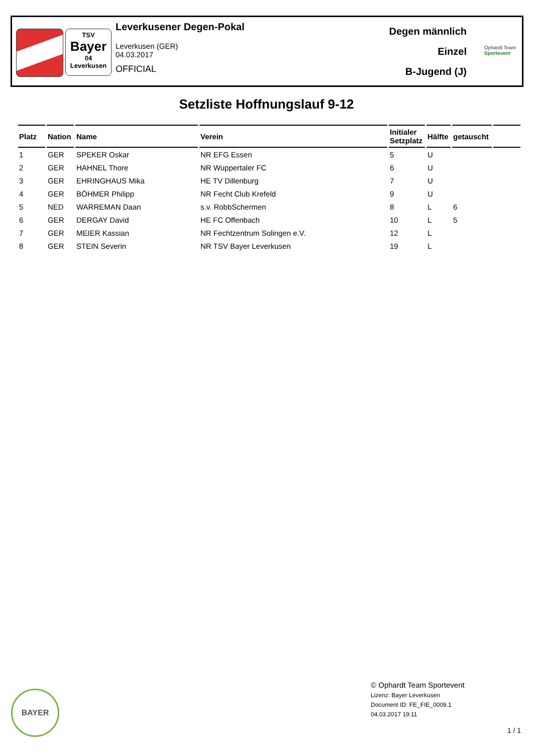TSV
Bayer
04
Leverkusen
Leverkusener Degen-Pokal
Leverkusen (GER)
04.03.2017
OFFICIAL
Degen männlich
Einzel
B-Jugend (J)
Ophardt Team
Sportevent
Setzliste Hoffnungslauf 9-12
| Platz | Nation | Name | Verein | Initialer Setzplatz | Hälfte | getauscht | |
| --- | --- | --- | --- | --- | --- | --- | --- |
| 1 | GER | SPEKER Oskar | NR EFG Essen | 5 | U | | |
| 2 | GER | HAHNEL Thore | NR Wuppertaler FC | 6 | U | | |
| 3 | GER | EHRINGHAUS Mika | HE TV Dillenburg | 7 | U | | |
| 4 | GER | BÖHMER Philipp | NR Fecht Club Krefeld | 9 | U | | |
| 5 | NED | WARREMAN Daan | s.v. RobbSchermen | 8 | L | 6 | |
| 6 | GER | DERGAY David | HE FC Offenbach | 10 | L | 5 | |
| 7 | GER | MEIER Kassian | NR Fechtzentrum Solingen e.V. | 12 | L | | |
| 8 | GER | STEIN Severin | NR TSV Bayer Leverkusen | 19 | L | | |
BAYER
© Ophardt Team Sportevent
Lizenz: Bayer Leverkusen
Document ID: FE_FIE_0009.1
04.03.2017 19:11
1 / 1